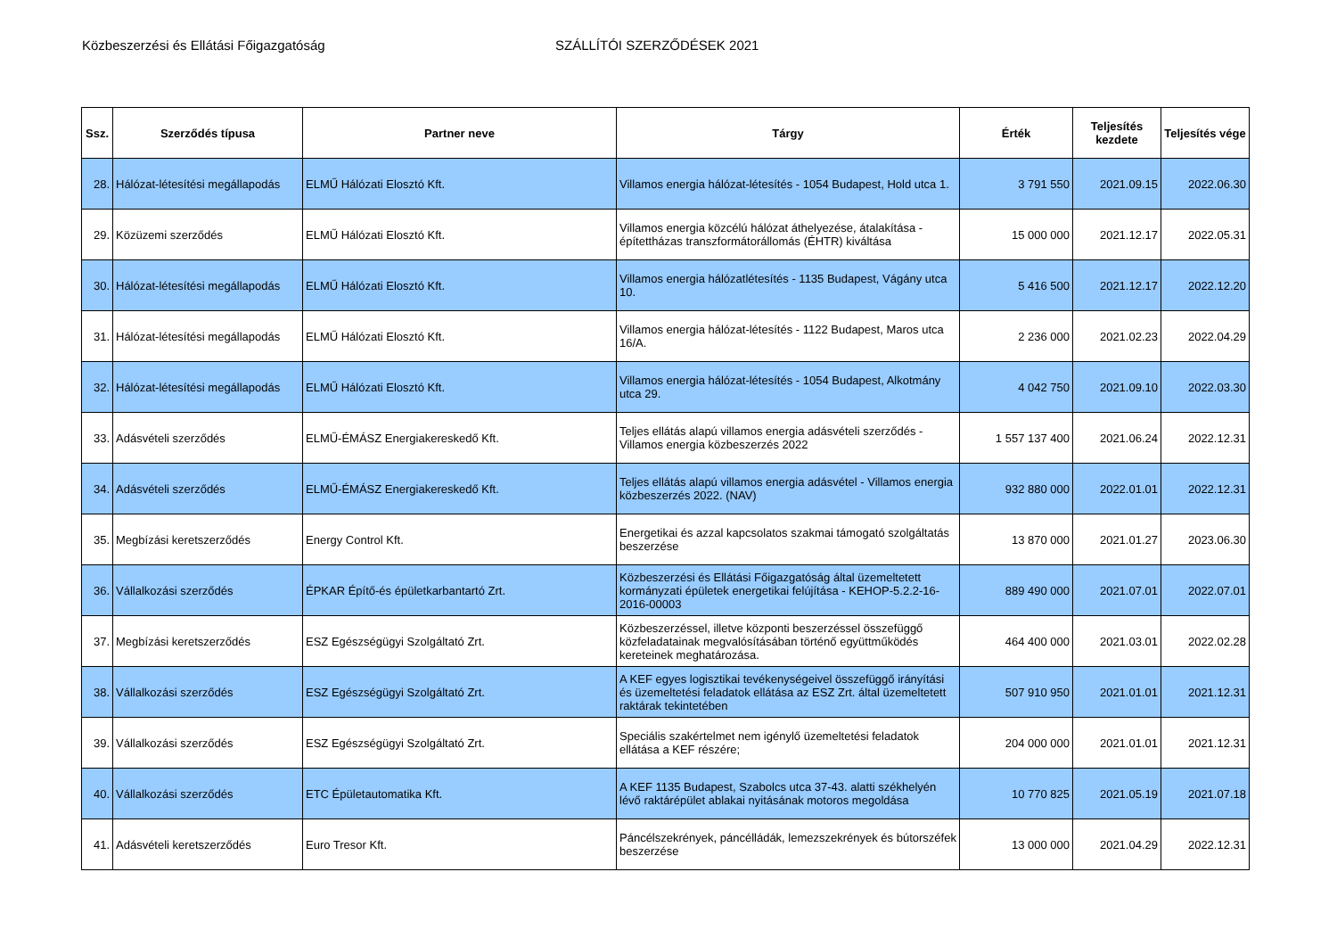Közbeszerzési és Ellátási Főigazgatóság SZÁLLÍTÓI SZERZŐDÉSEK 2021
| Ssz. | Szerződés típusa | Partner neve | Tárgy | Érték | Teljesítés kezdete | Teljesítés vége |
| --- | --- | --- | --- | --- | --- | --- |
| 28. | Hálózat-létesítési megállapodás | ELMŰ Hálózati Elosztó Kft. | Villamos energia hálózat-létesítés - 1054 Budapest, Hold utca 1. | 3 791 550 | 2021.09.15 | 2022.06.30 |
| 29. | Közüzemi szerződés | ELMŰ Hálózati Elosztó Kft. | Villamos energia közcélú hálózat áthelyezése, átalakítása - építettházas transzformátorállomás (ÉHTR) kiváltása | 15 000 000 | 2021.12.17 | 2022.05.31 |
| 30. | Hálózat-létesítési megállapodás | ELMŰ Hálózati Elosztó Kft. | Villamos energia hálózatlétesítés - 1135 Budapest, Vágány utca 10. | 5 416 500 | 2021.12.17 | 2022.12.20 |
| 31. | Hálózat-létesítési megállapodás | ELMŰ Hálózati Elosztó Kft. | Villamos energia hálózat-létesítés - 1122 Budapest, Maros utca 16/A. | 2 236 000 | 2021.02.23 | 2022.04.29 |
| 32. | Hálózat-létesítési megállapodás | ELMŰ Hálózati Elosztó Kft. | Villamos energia hálózat-létesítés - 1054 Budapest, Alkotmány utca 29. | 4 042 750 | 2021.09.10 | 2022.03.30 |
| 33. | Adásvételi szerződés | ELMŰ-ÉMÁSZ Energiakereskedő Kft. | Teljes ellátás alapú villamos energia adásvételi szerződés - Villamos energia közbeszerzés 2022 | 1 557 137 400 | 2021.06.24 | 2022.12.31 |
| 34. | Adásvételi szerződés | ELMŰ-ÉMÁSZ Energiakereskedő Kft. | Teljes ellátás alapú villamos energia adásvétel - Villamos energia közbeszerzés 2022. (NAV) | 932 880 000 | 2022.01.01 | 2022.12.31 |
| 35. | Megbízási keretszerződés | Energy Control Kft. | Energetikai és azzal kapcsolatos szakmai támogató szolgáltatás beszerzése | 13 870 000 | 2021.01.27 | 2023.06.30 |
| 36. | Vállalkozási szerződés | ÉPKAR Építő-és épületkarbantartó Zrt. | Közbeszerzési és Ellátási Főigazgatóság által üzemeltetett kormányzati épületek energetikai felújítása - KEHOP-5.2.2-16-2016-00003 | 889 490 000 | 2021.07.01 | 2022.07.01 |
| 37. | Megbízási keretszerződés | ESZ Egészségügyi Szolgáltató Zrt. | Közbeszerzéssel, illetve központi beszerzéssel összefüggő közfeladatainak megvalósításában történő együttműködés kereteinek meghatározása. | 464 400 000 | 2021.03.01 | 2022.02.28 |
| 38. | Vállalkozási szerződés | ESZ Egészségügyi Szolgáltató Zrt. | A KEF egyes logisztikai tevékenységeivel összefüggő irányítási és üzemeltetési feladatok ellátása az ESZ Zrt. által üzemeltetett raktárak tekintetében | 507 910 950 | 2021.01.01 | 2021.12.31 |
| 39. | Vállalkozási szerződés | ESZ Egészségügyi Szolgáltató Zrt. | Speciális szakértelmet nem igénylő üzemeltetési feladatok ellátása a KEF részére; | 204 000 000 | 2021.01.01 | 2021.12.31 |
| 40. | Vállalkozási szerződés | ETC Épületautomatika Kft. | A KEF 1135 Budapest, Szabolcs utca 37-43. alatti székhelyén lévő raktárépület ablakai nyitásának motoros megoldása | 10 770 825 | 2021.05.19 | 2021.07.18 |
| 41. | Adásvételi keretszerződés | Euro Tresor Kft. | Páncélszekrények, páncélládák, lemezszekrények és bútorszéfek beszerzése | 13 000 000 | 2021.04.29 | 2022.12.31 |